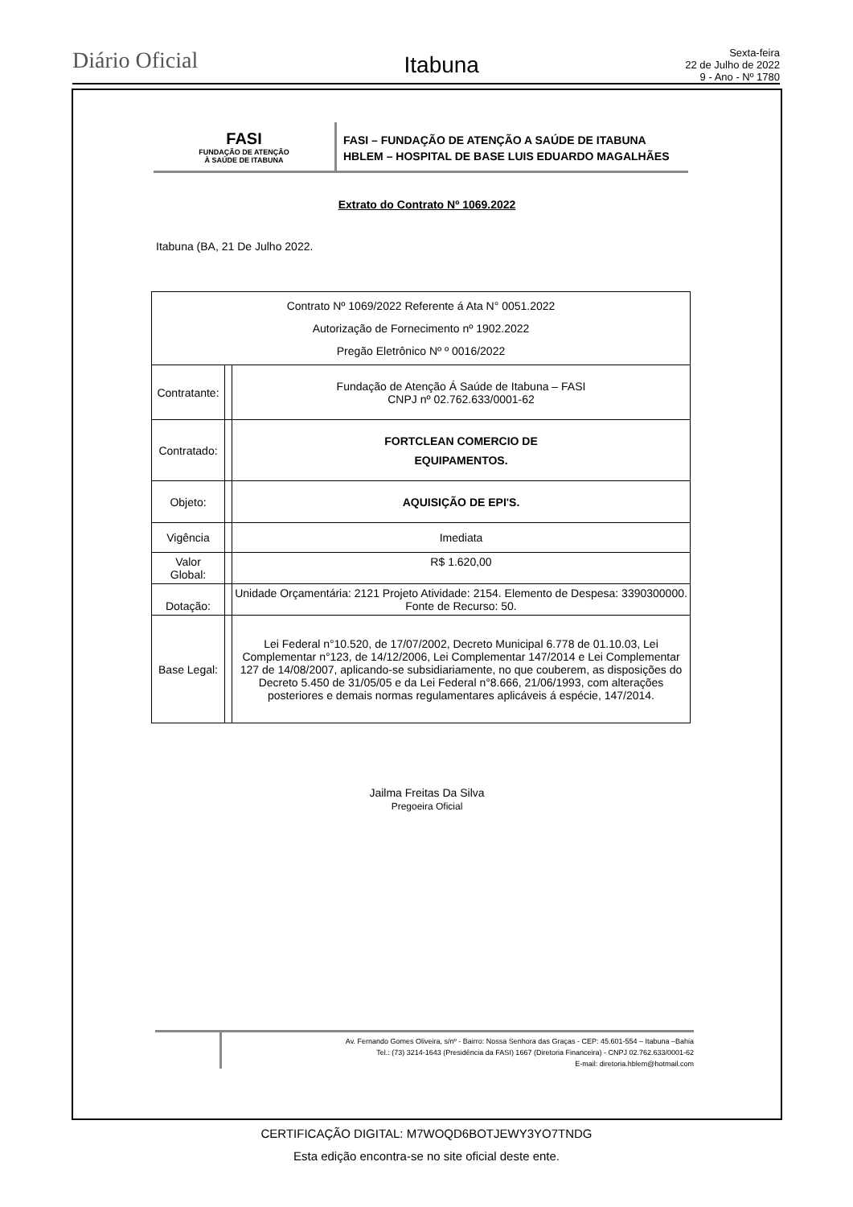Diário Oficial
Itabuna
Sexta-feira
22 de Julho de 2022
9 - Ano - Nº 1780
FASI
FUNDAÇÃO DE ATENÇÃO
À SAÚDE DE ITABUNA
FASI – FUNDAÇÃO DE ATENÇÃO A SAÚDE DE ITABUNA
HBLEM – HOSPITAL DE BASE LUIS EDUARDO MAGALHÃES
Extrato do Contrato Nº 1069.2022
Itabuna (BA, 21 De Julho 2022.
| Contrato Nº 1069/2022 Referente á Ata N° 0051.2022 Autorização de Fornecimento nº 1902.2022 Pregão Eletrônico Nº º 0016/2022 | | |
| Contratante: | | Fundação de Atenção Á Saúde de Itabuna – FASI CNPJ nº 02.762.633/0001-62 |
| Contratado: | | FORTCLEAN COMERCIO DE EQUIPAMENTOS. |
| Objeto: | | AQUISIÇÃO DE EPI'S. |
| Vigência | | Imediata |
| Valor Global: | | R$ 1.620,00 |
| Dotação: | | Unidade Orçamentária: 2121 Projeto Atividade: 2154. Elemento de Despesa: 3390300000. Fonte de Recurso: 50. |
| Base Legal: | | Lei Federal n°10.520, de 17/07/2002, Decreto Municipal 6.778 de 01.10.03, Lei Complementar n°123, de 14/12/2006, Lei Complementar 147/2014 e Lei Complementar 127 de 14/08/2007, aplicando-se subsidiariamente, no que couberem, as disposições do Decreto 5.450 de 31/05/05 e da Lei Federal n°8.666, 21/06/1993, com alterações posteriores e demais normas regulamentares aplicáveis á espécie, 147/2014. |
Jailma Freitas Da Silva
Pregoeira Oficial
Av. Fernando Gomes Oliveira, s/nº - Bairro: Nossa Senhora das Graças - CEP: 45.601-554 – Itabuna –Bahia
Tel.: (73) 3214-1643 (Presidência da FASI) 1667 (Diretoria Financeira) - CNPJ 02.762.633/0001-62
E-mail: diretoria.hblem@hotmail.com
CERTIFICAÇÃO DIGITAL: M7WOQD6BOTJEWY3YO7TNDG
Esta edição encontra-se no site oficial deste ente.